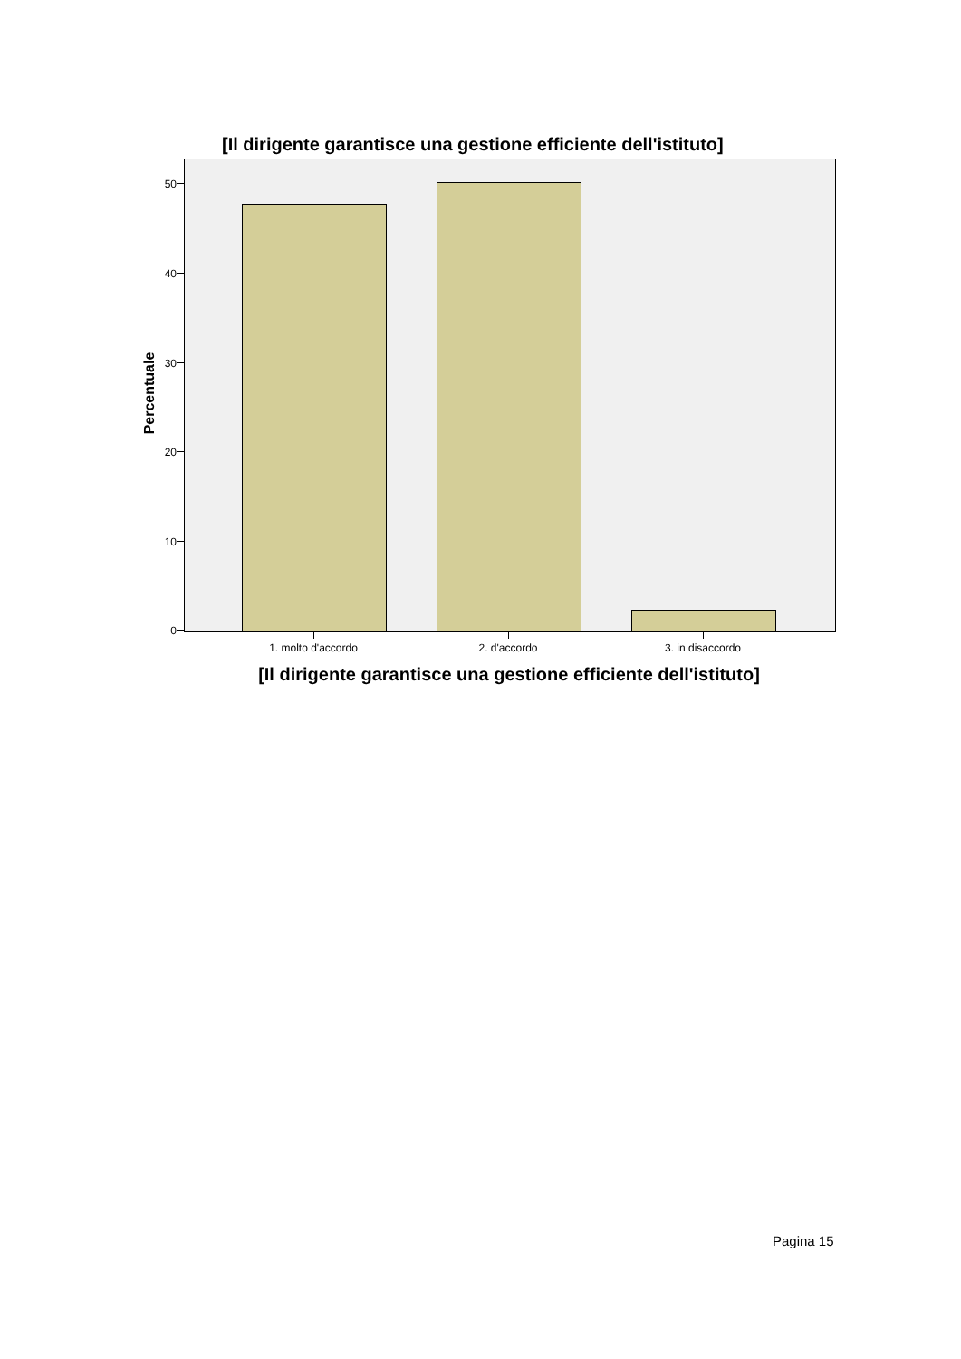[Il dirigente garantisce una gestione efficiente dell'istituto]
Percentuale
50
40
30
20
10
0
1. molto d'accordo 2. d'accordo 3. in disaccordo
[Il dirigente garantisce una gestione efficiente dell'istituto]
Pagina 15